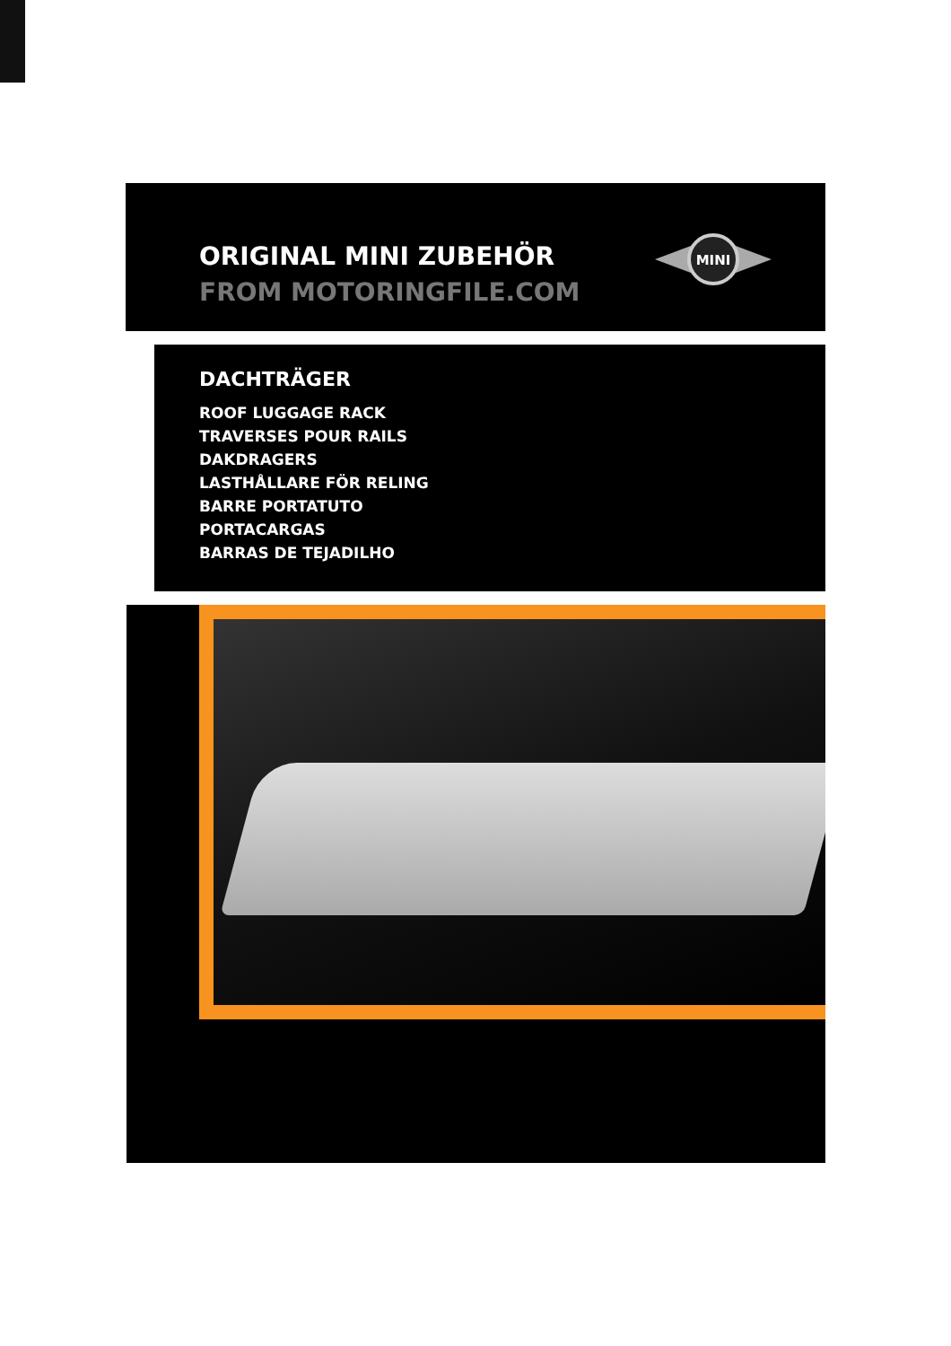ORIGINAL MINI ZUBEHÖR
FROM MOTORINGFILE.COM
MINI
DACHTRÄGER
ROOF LUGGAGE RACK
TRAVERSES POUR RAILS
DAKDRAGERS
LASTHÅLLARE FÖR RELING
BARRE PORTATUTO
PORTACARGAS
BARRAS DE TEJADILHO